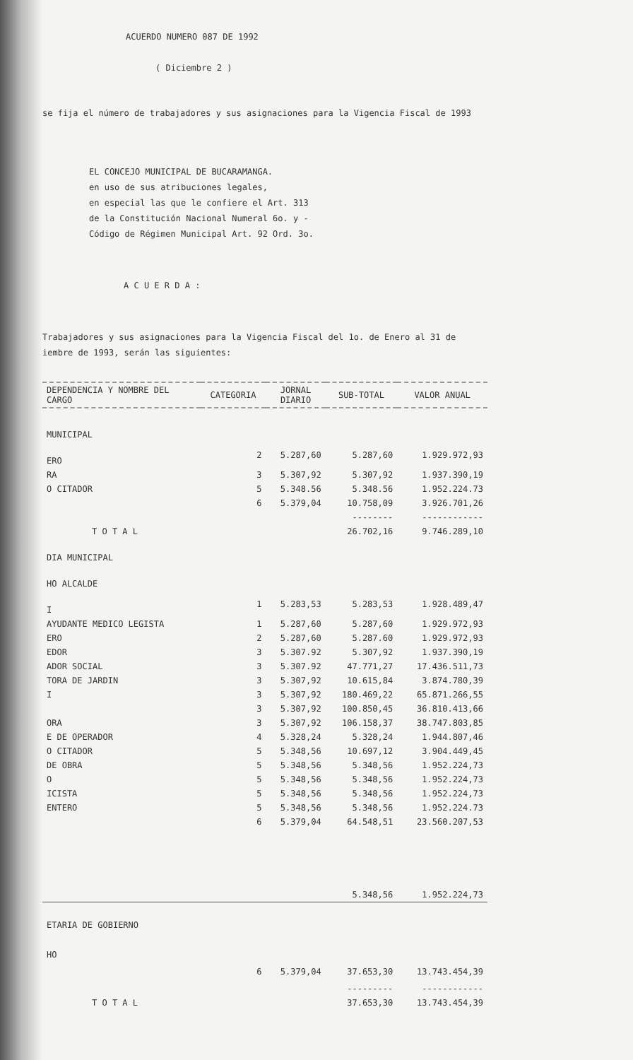ACUERDO NUMERO 087 DE 1992
( Diciembre 2 )
se fija el número de trabajadores y sus asignaciones para la Vigencia Fiscal de 1993
EL CONCEJO MUNICIPAL DE BUCARAMANGA.
en uso de sus atribuciones legales,
en especial las que le confiere el Art. 313
de la Constitución Nacional Numeral 6o. y -
Código de Régimen Municipal Art. 92 Ord. 3o.
A C U E R D A :
Trabajadores y sus asignaciones para la Vigencia Fiscal del 1o. de Enero al 31 de
iembre de 1993, serán las siguientes:
| DEPENDENCIA Y NOMBRE DEL CARGO | CATEGORIA | JORNAL DIARIO | SUB-TOTAL | VALOR ANUAL |
| --- | --- | --- | --- | --- |
| MUNICIPAL | | | | |
| ERO | 2 | 5.287,60 | 5.287,60 | 1.929.972,93 |
| RA | 3 | 5.307,92 | 5.307,92 | 1.937.390,19 |
| O CITADOR | 5 | 5.348.56 | 5.348.56 | 1.952.224.73 |
| | 6 | 5.379,04 | 10.758,09 | 3.926.701,26 |
| | | | -------- | ------------ |
| T O T A L | | | 26.702,16 | 9.746.289,10 |
| DIA MUNICIPAL | | | | |
| HO ALCALDE | | | | |
| I | 1 | 5.283,53 | 5.283,53 | 1.928.489,47 |
| AYUDANTE MEDICO LEGISTA | 1 | 5.287,60 | 5.287,60 | 1.929.972,93 |
| ERO | 2 | 5.287,60 | 5.287.60 | 1.929.972,93 |
| EDOR | 3 | 5.307.92 | 5.307,92 | 1.937.390,19 |
| ADOR SOCIAL | 3 | 5.307.92 | 47.771,27 | 17.436.511,73 |
| TORA DE JARDIN | 3 | 5.307,92 | 10.615,84 | 3.874.780,39 |
| I | 3 | 5.307,92 | 180.469,22 | 65.871.266,55 |
| | 3 | 5.307,92 | 100.850,45 | 36.810.413,66 |
| ORA | 3 | 5.307,92 | 106.158,37 | 38.747.803,85 |
| E DE OPERADOR | 4 | 5.328,24 | 5.328,24 | 1.944.807,46 |
| O CITADOR | 5 | 5.348,56 | 10.697,12 | 3.904.449,45 |
| DE OBRA | 5 | 5.348,56 | 5.348,56 | 1.952.224,73 |
| O | 5 | 5.348,56 | 5.348,56 | 1.952.224,73 |
| ICISTA | 5 | 5.348,56 | 5.348,56 | 1.952.224,73 |
| ENTERO | 5 | 5.348,56 | 5.348,56 | 1.952.224.73 |
| | 6 | 5.379,04 | 64.548,51 | 23.560.207,53 |
| | | | 5.348,56 | 1.952.224,73 |
| ETARIA DE GOBIERNO | | | | |
| HO | | | | |
| | 6 | 5.379,04 | 37.653,30 | 13.743.454,39 |
| | | | --------- | ------------ |
| T O T A L | | | 37.653,30 | 13.743.454,39 |